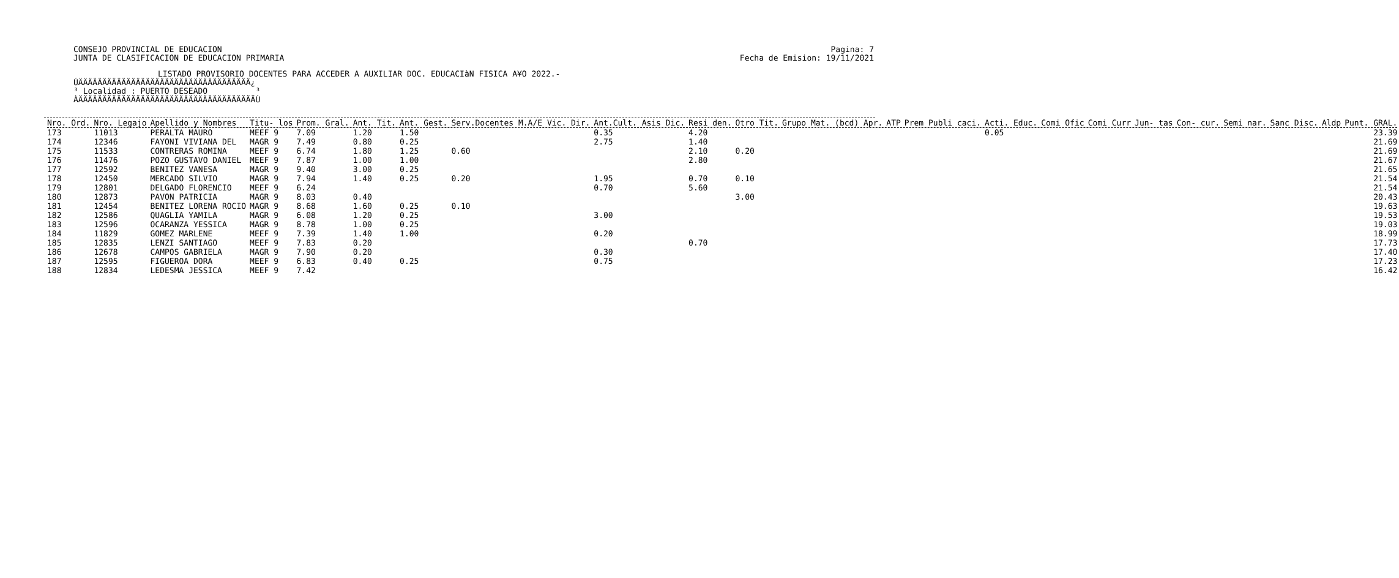CONSEJO PROVINCIAL DE EDUCACION
JUNTA DE CLASIFICACION DE EDUCACION PRIMARIA
Pagina: 7
Fecha de Emision: 19/11/2021
LISTADO PROVISORIO DOCENTES PARA ACCEDER A AUXILIAR DOC. EDUCACIàN FISICA A¥O 2022.-
ÚÄÄÄÄÄÄÄÄÄÄÄÄÄÄÄÄÄÄÄÄÄÄÄÄÄÄÄÄÄÄÄÄÄÄÄÄ¿ ³ Localidad : PUERTO DESEADO ³ ÀÄÄÄÄÄÄÄÄÄÄÄÄÄÄÄÄÄÄÄÄÄÄÄÄÄÄÄÄÄÄÄÄÄÄÄÄÄÙ
| Nro. Ord. | Nro. Legajo | Apellido y Nombres | Titu- los | Prom. Gral. | Ant. Tit. | Ant. Gest. | Serv.Docentes M.A/E Vic. Dir. | Ant.Cult. Asis Dic. | Resi den. | Otro Tit. | Grupo Mat. (bcd) Apr. | ATP | Prem Publi caci. | Acti. Educ. | Comi Ofic | Comi Curr | Jun- tas | Con- cur. | Semi nar. | Sanc Disc. | Aldp | Punt. GRAL. |
| --- | --- | --- | --- | --- | --- | --- | --- | --- | --- | --- | --- | --- | --- | --- | --- | --- | --- | --- | --- | --- | --- | --- |
| 173 | 11013 | PERALTA MAURO | MEEF 9 | 7.09 | 1.20 | 1.50 | | 0.35 | 4.20 | | | | | 0.05 | | | | | | | | 23.39 |
| 174 | 12346 | FAYONI VIVIANA DEL | MAGR 9 | 7.49 | 0.80 | 0.25 | | 2.75 | 1.40 | | | | | | | | | | | | | 21.69 |
| 175 | 11533 | CONTRERAS ROMINA | MEEF 9 | 6.74 | 1.80 | 1.25 | 0.60 | | 2.10 | 0.20 | | | | | | | | | | | | 21.69 |
| 176 | 11476 | POZO GUSTAVO DANIEL | MEEF 9 | 7.87 | 1.00 | 1.00 | | | 2.80 | | | | | | | | | | | | | 21.67 |
| 177 | 12592 | BENITEZ VANESA | MAGR 9 | 9.40 | 3.00 | 0.25 | | | | | | | | | | | | | | | | 21.65 |
| 178 | 12450 | MERCADO SILVIO | MAGR 9 | 7.94 | 1.40 | 0.25 | 0.20 | 1.95 | 0.70 | 0.10 | | | | | | | | | | | | 21.54 |
| 179 | 12801 | DELGADO FLORENCIO | MEEF 9 | 6.24 | | | | 0.70 | 5.60 | | | | | | | | | | | | | 21.54 |
| 180 | 12873 | PAVON PATRICIA | MAGR 9 | 8.03 | 0.40 | | | | | 3.00 | | | | | | | | | | | | 20.43 |
| 181 | 12454 | BENITEZ LORENA ROCIO | MAGR 9 | 8.68 | 1.60 | 0.25 | 0.10 | | | | | | | | | | | | | | | 19.63 |
| 182 | 12586 | QUAGLIA YAMILA | MAGR 9 | 6.08 | 1.20 | 0.25 | | 3.00 | | | | | | | | | | | | | | 19.53 |
| 183 | 12596 | OCARANZA YESSICA | MAGR 9 | 8.78 | 1.00 | 0.25 | | | | | | | | | | | | | | | | 19.03 |
| 184 | 11829 | GOMEZ MARLENE | MEEF 9 | 7.39 | 1.40 | 1.00 | | 0.20 | | | | | | | | | | | | | | 18.99 |
| 185 | 12835 | LENZI SANTIAGO | MEEF 9 | 7.83 | 0.20 | | | | 0.70 | | | | | | | | | | | | | 17.73 |
| 186 | 12678 | CAMPOS GABRIELA | MAGR 9 | 7.90 | 0.20 | | | 0.30 | | | | | | | | | | | | | | 17.40 |
| 187 | 12595 | FIGUEROA DORA | MEEF 9 | 6.83 | 0.40 | 0.25 | | 0.75 | | | | | | | | | | | | | | 17.23 |
| 188 | 12834 | LEDESMA JESSICA | MEEF 9 | 7.42 | | | | | | | | | | | | | | | | | | 16.42 |